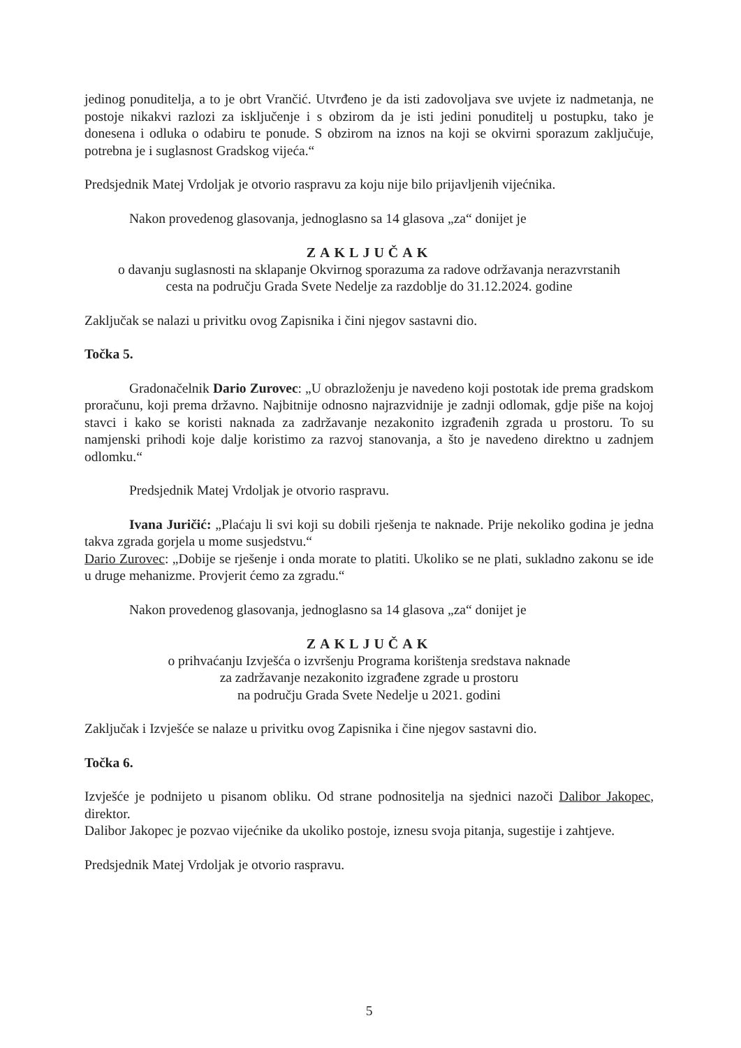jedinog ponuditelja, a to je obrt Vrančić. Utvrđeno je da isti zadovoljava sve uvjete iz nadmetanja, ne postoje nikakvi razlozi za isključenje i s obzirom da je isti jedini ponuditelj u postupku, tako je donesena i odluka o odabiru te ponude. S obzirom na iznos na koji se okvirni sporazum zaključuje, potrebna je i suglasnost Gradskog vijeća.“
Predsjednik Matej Vrdoljak je otvorio raspravu za koju nije bilo prijavljenih vijećnika.
Nakon provedenog glasovanja, jednoglasno sa 14 glasova „za“ donijet je
ZAKLJUČAK
o davanju suglasnosti na sklapanje Okvirnog sporazuma za radove održavanja nerazvrstanih
cesta na području Grada Svete Nedelje za razdoblje do 31.12.2024. godine
Zaključak se nalazi u privitku ovog Zapisnika i čini njegov sastavni dio.
Točka 5.
Gradonačelnik Dario Zurovec: „U obrazloženju je navedeno koji postotak ide prema gradskom proračunu, koji prema državno. Najbitnije odnosno najrazvidnije je zadnji odlomak, gdje piše na kojoj stavci i kako se koristi naknada za zadržavanje nezakonito izgrađenih zgrada u prostoru. To su namjenski prihodi koje dalje koristimo za razvoj stanovanja, a što je navedeno direktno u zadnjem odlomku.“
Predsjednik Matej Vrdoljak je otvorio raspravu.
Ivana Juričić: „Plaćaju li svi koji su dobili rješenja te naknade. Prije nekoliko godina je jedna takva zgrada gorjela u mome susjedstvu.“
Dario Zurovec: „Dobije se rješenje i onda morate to platiti. Ukoliko se ne plati, sukladno zakonu se ide u druge mehanizme. Provjerit ćemo za zgradu.“
Nakon provedenog glasovanja, jednoglasno sa 14 glasova „za“ donijet je
ZAKLJUČAK
o prihvaćanju Izvješća o izvršenju Programa korištenja sredstava naknade
za zadržavanje nezakonito izgrađene zgrade u prostoru
na području Grada Svete Nedelje u 2021. godini
Zaključak i Izvješće se nalaze u privitku ovog Zapisnika i čine njegov sastavni dio.
Točka 6.
Izvješće je podnijeto u pisanom obliku. Od strane podnositelja na sjednici nazoči Dalibor Jakopec, direktor.
Dalibor Jakopec je pozvao vijećnike da ukoliko postoje, iznesu svoja pitanja, sugestije i zahtjeve.
Predsjednik Matej Vrdoljak je otvorio raspravu.
5